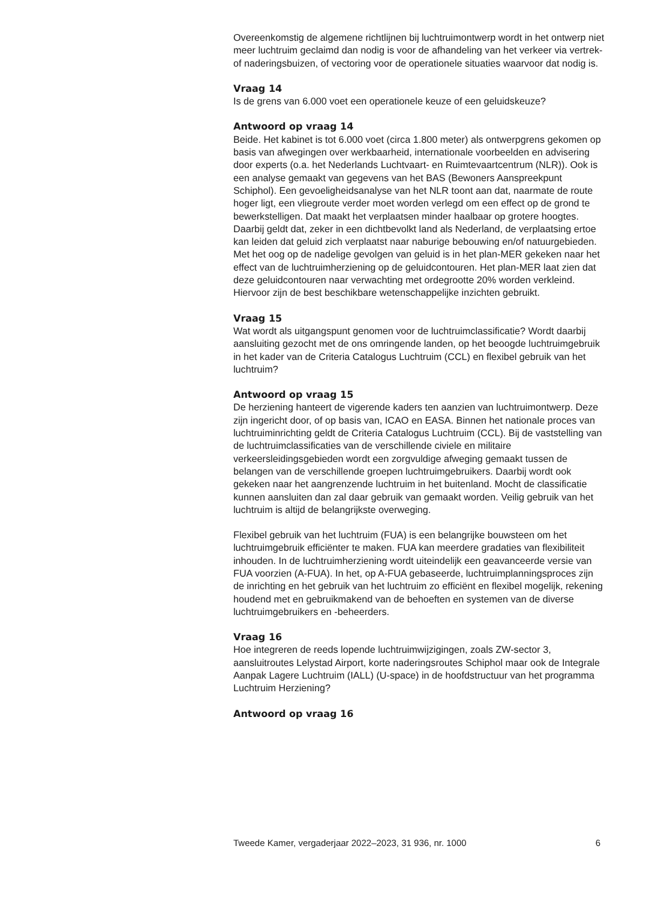Overeenkomstig de algemene richtlijnen bij luchtruimontwerp wordt in het ontwerp niet meer luchtruim geclaimd dan nodig is voor de afhandeling van het verkeer via vertrek- of naderingsbuizen, of vectoring voor de operationele situaties waarvoor dat nodig is.
Vraag 14
Is de grens van 6.000 voet een operationele keuze of een geluidskeuze?
Antwoord op vraag 14
Beide. Het kabinet is tot 6.000 voet (circa 1.800 meter) als ontwerpgrens gekomen op basis van afwegingen over werkbaarheid, internationale voorbeelden en advisering door experts (o.a. het Nederlands Luchtvaart- en Ruimtevaartcentrum (NLR)). Ook is een analyse gemaakt van gegevens van het BAS (Bewoners Aanspreekpunt Schiphol). Een gevoeligheidsanalyse van het NLR toont aan dat, naarmate de route hoger ligt, een vliegroute verder moet worden verlegd om een effect op de grond te bewerkstelligen. Dat maakt het verplaatsen minder haalbaar op grotere hoogtes. Daarbij geldt dat, zeker in een dichtbevolkt land als Nederland, de verplaatsing ertoe kan leiden dat geluid zich verplaatst naar naburige bebouwing en/of natuurgebieden. Met het oog op de nadelige gevolgen van geluid is in het plan-MER gekeken naar het effect van de luchtruimherziening op de geluidcontouren. Het plan-MER laat zien dat deze geluidcontouren naar verwachting met ordegrootte 20% worden verkleind. Hiervoor zijn de best beschikbare wetenschappelijke inzichten gebruikt.
Vraag 15
Wat wordt als uitgangspunt genomen voor de luchtruimclassificatie? Wordt daarbij aansluiting gezocht met de ons omringende landen, op het beoogde luchtruimgebruik in het kader van de Criteria Catalogus Luchtruim (CCL) en flexibel gebruik van het luchtruim?
Antwoord op vraag 15
De herziening hanteert de vigerende kaders ten aanzien van luchtruimontwerp. Deze zijn ingericht door, of op basis van, ICAO en EASA. Binnen het nationale proces van luchtruiminrichting geldt de Criteria Catalogus Luchtruim (CCL). Bij de vaststelling van de luchtruimclassificaties van de verschillende civiele en militaire verkeersleidingsgebieden wordt een zorgvuldige afweging gemaakt tussen de belangen van de verschillende groepen luchtruimgebruikers. Daarbij wordt ook gekeken naar het aangrenzende luchtruim in het buitenland. Mocht de classificatie kunnen aansluiten dan zal daar gebruik van gemaakt worden. Veilig gebruik van het luchtruim is altijd de belangrijkste overweging.
Flexibel gebruik van het luchtruim (FUA) is een belangrijke bouwsteen om het luchtruimgebruik efficiënter te maken. FUA kan meerdere gradaties van flexibiliteit inhouden. In de luchtruimherziening wordt uiteindelijk een geavanceerde versie van FUA voorzien (A-FUA). In het, op A-FUA gebaseerde, luchtruimplanningsproces zijn de inrichting en het gebruik van het luchtruim zo efficiënt en flexibel mogelijk, rekening houdend met en gebruikmakend van de behoeften en systemen van de diverse luchtruimgebruikers en -beheerders.
Vraag 16
Hoe integreren de reeds lopende luchtruimwijzigingen, zoals ZW-sector 3, aansluitroutes Lelystad Airport, korte naderingsroutes Schiphol maar ook de Integrale Aanpak Lagere Luchtruim (IALL) (U-space) in de hoofdstructuur van het programma Luchtruim Herziening?
Antwoord op vraag 16
Tweede Kamer, vergaderjaar 2022–2023, 31 936, nr. 1000 6